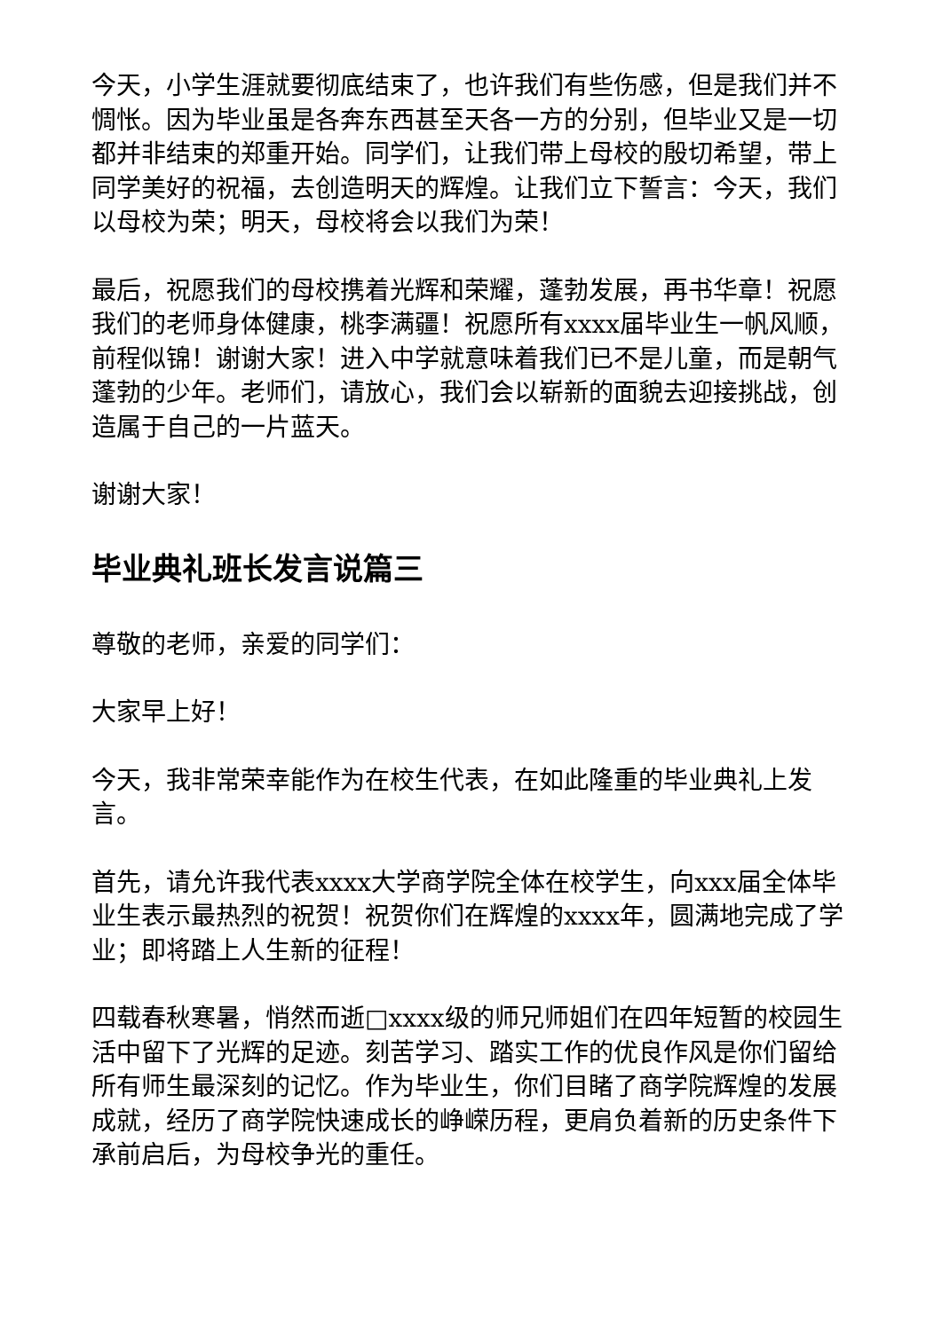今天，小学生涯就要彻底结束了，也许我们有些伤感，但是我们并不惆怅。因为毕业虽是各奔东西甚至天各一方的分别，但毕业又是一切都并非结束的郑重开始。同学们，让我们带上母校的殷切希望，带上同学美好的祝福，去创造明天的辉煌。让我们立下誓言：今天，我们以母校为荣；明天，母校将会以我们为荣！
最后，祝愿我们的母校携着光辉和荣耀，蓬勃发展，再书华章！祝愿我们的老师身体健康，桃李满疆！祝愿所有xxxx届毕业生一帆风顺，前程似锦！谢谢大家！进入中学就意味着我们已不是儿童，而是朝气蓬勃的少年。老师们，请放心，我们会以崭新的面貌去迎接挑战，创造属于自己的一片蓝天。
谢谢大家！
毕业典礼班长发言说篇三
尊敬的老师，亲爱的同学们：
大家早上好！
今天，我非常荣幸能作为在校生代表，在如此隆重的毕业典礼上发言。
首先，请允许我代表xxxx大学商学院全体在校学生，向xxx届全体毕业生表示最热烈的祝贺！祝贺你们在辉煌的xxxx年，圆满地完成了学业；即将踏上人生新的征程！
四载春秋寒暑，悄然而逝□xxxx级的师兄师姐们在四年短暂的校园生活中留下了光辉的足迹。刻苦学习、踏实工作的优良作风是你们留给所有师生最深刻的记忆。作为毕业生，你们目睹了商学院辉煌的发展成就，经历了商学院快速成长的峥嵘历程，更肩负着新的历史条件下承前启后，为母校争光的重任。